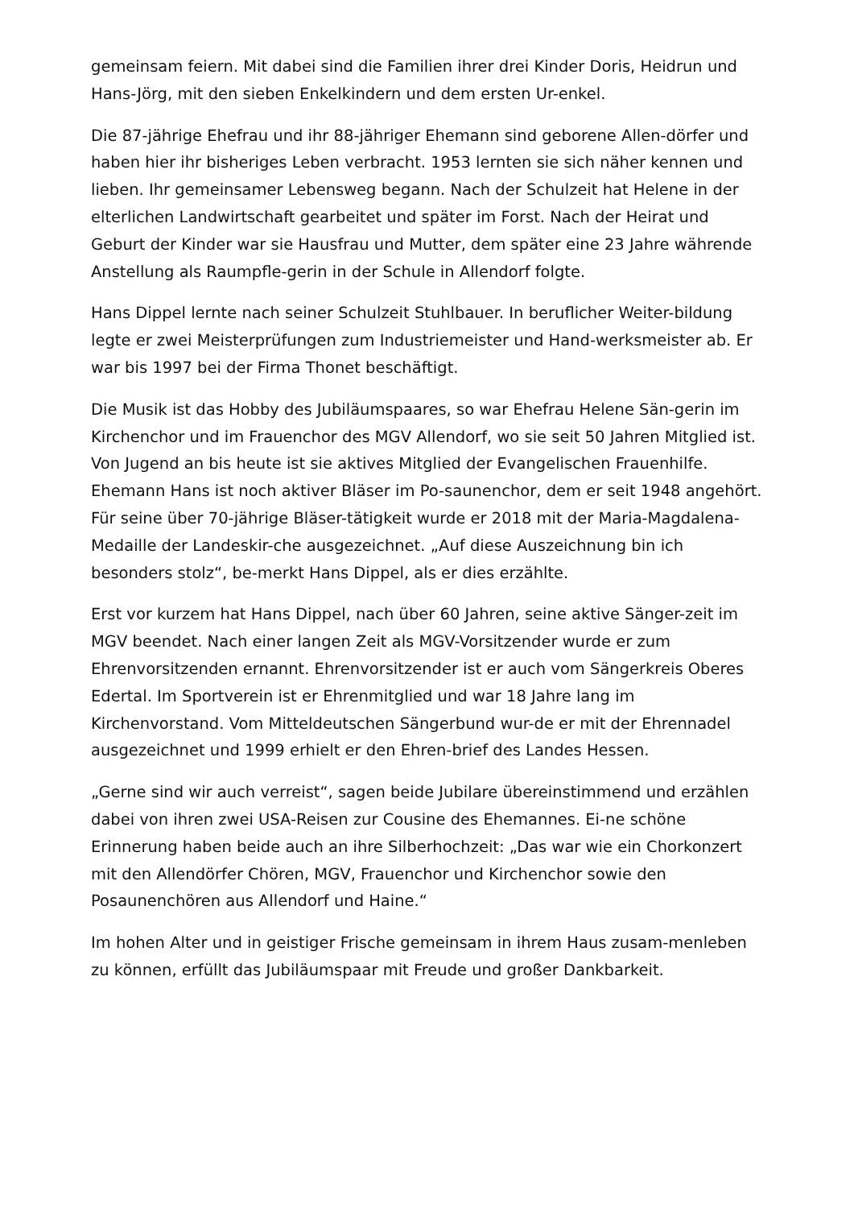gemeinsam feiern. Mit dabei sind die Familien ihrer drei Kinder Doris, Heidrun und Hans-Jörg, mit den sieben Enkelkindern und dem ersten Ur-enkel.
Die 87-jährige Ehefrau und ihr 88-jähriger Ehemann sind geborene Allen-dörfer und haben hier ihr bisheriges Leben verbracht. 1953 lernten sie sich näher kennen und lieben. Ihr gemeinsamer Lebensweg begann. Nach der Schulzeit hat Helene in der elterlichen Landwirtschaft gearbeitet und später im Forst. Nach der Heirat und Geburt der Kinder war sie Hausfrau und Mutter, dem später eine 23 Jahre währende Anstellung als Raumpfle-gerin in der Schule in Allendorf folgte.
Hans Dippel lernte nach seiner Schulzeit Stuhlbauer. In beruflicher Weiter-bildung legte er zwei Meisterprüfungen zum Industriemeister und Hand-werksmeister ab. Er war bis 1997 bei der Firma Thonet beschäftigt.
Die Musik ist das Hobby des Jubiläumspaares, so war Ehefrau Helene Sän-gerin im Kirchenchor und im Frauenchor des MGV Allendorf, wo sie seit 50 Jahren Mitglied ist. Von Jugend an bis heute ist sie aktives Mitglied der Evangelischen Frauenhilfe. Ehemann Hans ist noch aktiver Bläser im Po-saunenchor, dem er seit 1948 angehört. Für seine über 70-jährige Bläser-tätigkeit wurde er 2018 mit der Maria-Magdalena-Medaille der Landeskir-che ausgezeichnet. „Auf diese Auszeichnung bin ich besonders stolz“, be-merkt Hans Dippel, als er dies erzählte.
Erst vor kurzem hat Hans Dippel, nach über 60 Jahren, seine aktive Sänger-zeit im MGV beendet. Nach einer langen Zeit als MGV-Vorsitzender wurde er zum Ehrenvorsitzenden ernannt. Ehrenvorsitzender ist er auch vom Sängerkreis Oberes Edertal. Im Sportverein ist er Ehrenmitglied und war 18 Jahre lang im Kirchenvorstand. Vom Mitteldeutschen Sängerbund wur-de er mit der Ehrennadel ausgezeichnet und 1999 erhielt er den Ehren-brief des Landes Hessen.
„Gerne sind wir auch verreist“, sagen beide Jubilare übereinstimmend und erzählen dabei von ihren zwei USA-Reisen zur Cousine des Ehemannes. Ei-ne schöne Erinnerung haben beide auch an ihre Silberhochzeit: „Das war wie ein Chorkonzert mit den Allendörfer Chören, MGV, Frauenchor und Kirchenchor sowie den Posaunenchören aus Allendorf und Haine.“
Im hohen Alter und in geistiger Frische gemeinsam in ihrem Haus zusam-menleben zu können, erfüllt das Jubiläumspaar mit Freude und großer Dankbarkeit.